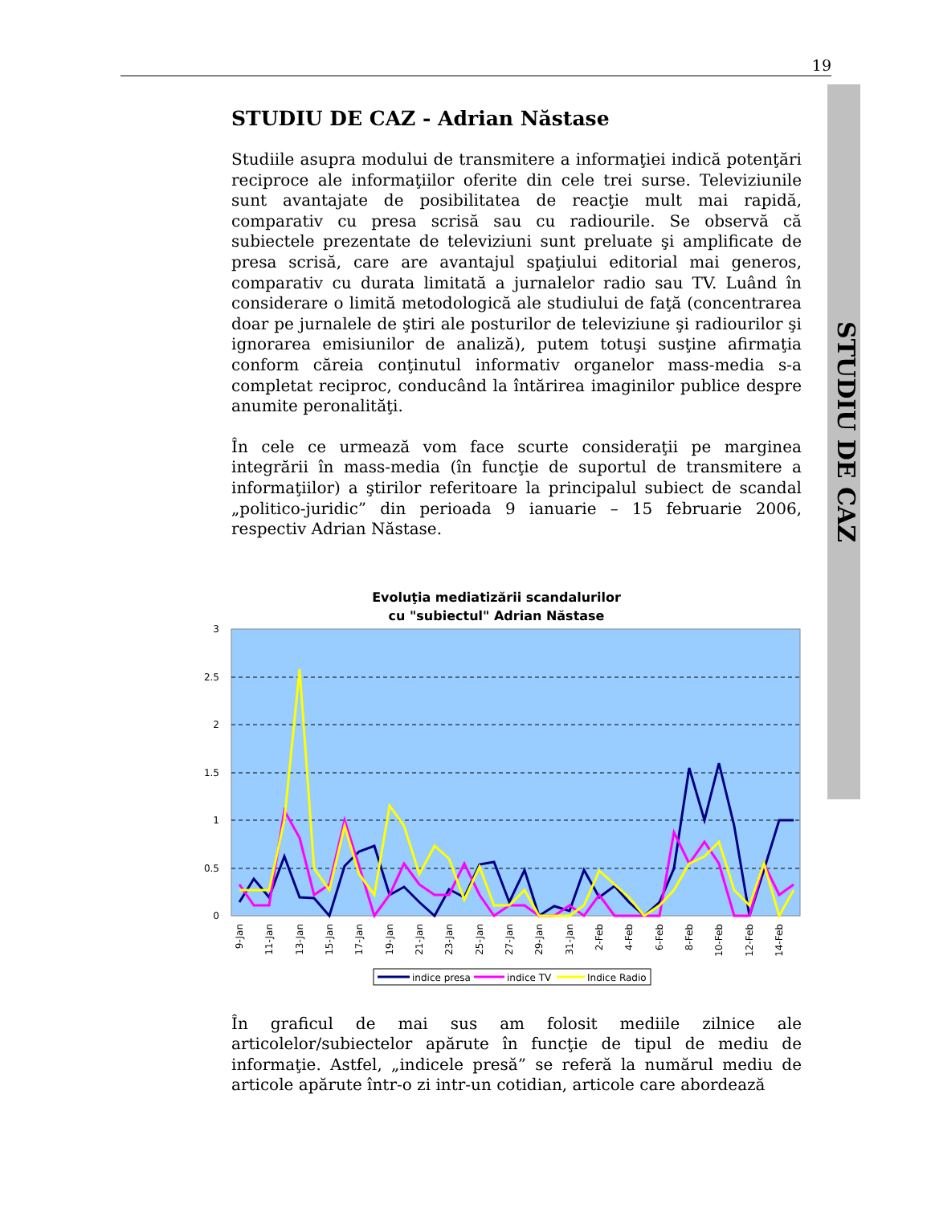19
STUDIU DE CAZ
STUDIU DE CAZ - Adrian Năstase
Studiile asupra modului de transmitere a informaţiei indică potenţări reciproce ale informaţiilor oferite din cele trei surse. Televiziunile sunt avantajate de posibilitatea de reacţie mult mai rapidă, comparativ cu presa scrisă sau cu radiourile. Se observă că subiectele prezentate de televiziuni sunt preluate şi amplificate de presa scrisă, care are avantajul spaţiului editorial mai generos, comparativ cu durata limitată a jurnalelor radio sau TV. Luând în considerare o limită metodologică ale studiului de faţă (concentrarea doar pe jurnalele de ştiri ale posturilor de televiziune şi radiourilor şi ignorarea emisiunilor de analiză), putem totuşi susţine afirmaţia conform căreia conţinutul informativ organelor mass-media s-a completat reciproc, conducând la întărirea imaginilor publice despre anumite peronalităţi.
În cele ce urmează vom face scurte consideraţii pe marginea integrării în mass-media (în funcţie de suportul de transmitere a informaţiilor) a ştirilor referitoare la principalul subiect de scandal „politico-juridic” din perioada 9 ianuarie – 15 februarie 2006, respectiv Adrian Năstase.
Evoluţia mediatizării scandalurilor
cu "subiectul" Adrian Năstase
3
2.5
2
1.5
1
0.5
0
9-Jan
11-Jan
13-Jan
15-Jan
17-Jan
19-Jan
21-Jan
23-Jan
25-Jan
27-Jan
29-Jan
31-Jan
2-Feb
4-Feb
6-Feb
8-Feb
10-Feb
12-Feb
14-Feb
indice presa
indice TV
Indice Radio
În graficul de mai sus am folosit mediile zilnice ale articolelor/subiectelor apărute în funcţie de tipul de mediu de informaţie. Astfel, „indicele presă” se referă la numărul mediu de articole apărute într-o zi intr-un cotidian, articole care abordează